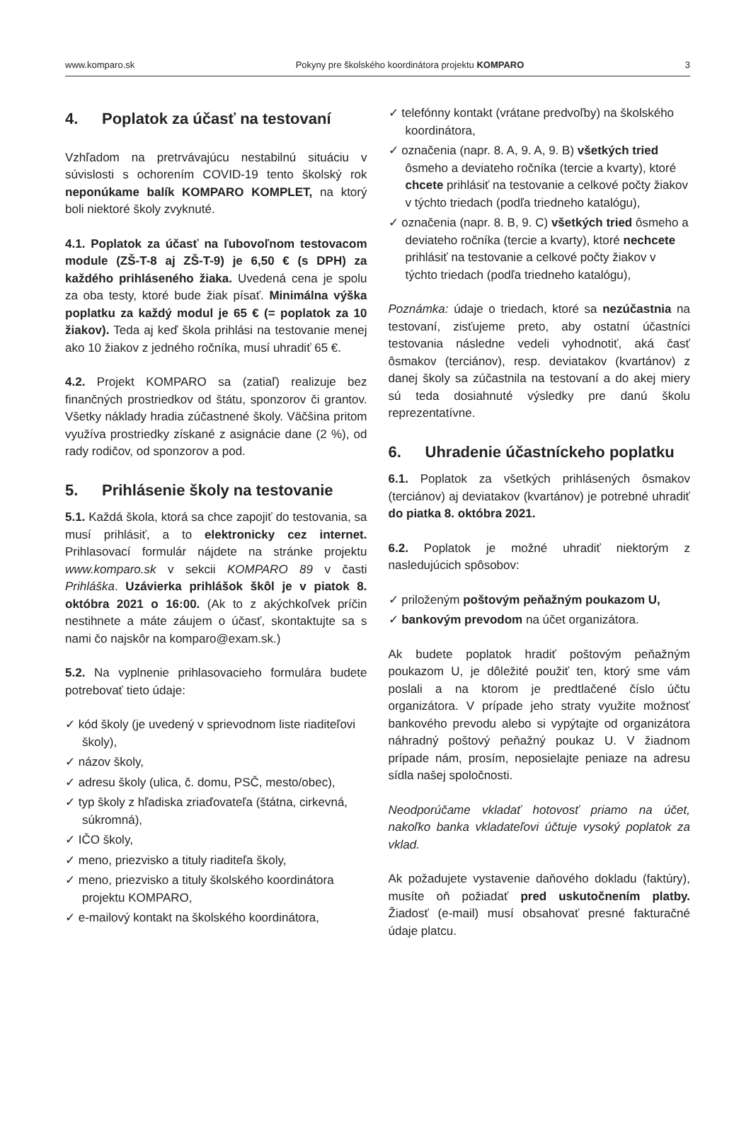www.komparo.sk Pokyny pre školského koordinátora projektu KOMPARO 3
4. Poplatok za účasť na testovaní
Vzhľadom na pretrvávajúcu nestabilnú situáciu v súvislosti s ochorením COVID-19 tento školský rok neponúkame balík KOMPARO KOMPLET, na ktorý boli niektoré školy zvyknuté.
4.1. Poplatok za účasť na ľubovoľnom testovacom module (ZŠ-T-8 aj ZŠ-T-9) je 6,50 € (s DPH) za každého prihláseného žiaka. Uvedená cena je spolu za oba testy, ktoré bude žiak písať. Minimálna výška poplatku za každý modul je 65 € (= poplatok za 10 žiakov). Teda aj keď škola prihlási na testovanie menej ako 10 žiakov z jedného ročníka, musí uhradiť 65 €.
4.2. Projekt KOMPARO sa (zatiaľ) realizuje bez finančných prostriedkov od štátu, sponzorov či grantov. Všetky náklady hradia zúčastnené školy. Väčšina pritom využíva prostriedky získané z asignácie dane (2 %), od rady rodičov, od sponzorov a pod.
5. Prihlásenie školy na testovanie
5.1. Každá škola, ktorá sa chce zapojiť do testovania, sa musí prihlásiť, a to elektronicky cez internet. Prihlasovací formulár nájdete na stránke projektu www.komparo.sk v sekcii KOMPARO 89 v časti Prihláška. Uzávierka prihlášok škôl je v piatok 8. októbra 2021 o 16:00. (Ak to z akýchkoľvek príčin nestihnete a máte záujem o účasť, skontaktujte sa s nami čo najskôr na komparo@exam.sk.)
5.2. Na vyplnenie prihlasovacieho formulára budete potrebovať tieto údaje:
✓ kód školy (je uvedený v sprievodnom liste riaditeľovi školy),
✓ názov školy,
✓ adresu školy (ulica, č. domu, PSČ, mesto/obec),
✓ typ školy z hľadiska zriaďovateľa (štátna, cirkevná, súkromná),
✓ IČO školy,
✓ meno, priezvisko a tituly riaditeľa školy,
✓ meno, priezvisko a tituly školského koordinátora projektu KOMPARO,
✓ e-mailový kontakt na školského koordinátora,
✓ telefónny kontakt (vrátane predvoľby) na školského koordinátora,
✓ označenia (napr. 8. A, 9. A, 9. B) všetkých tried ôsmeho a deviateho ročníka (tercie a kvarty), ktoré chcete prihlásiť na testovanie a celkové počty žiakov v týchto triedach (podľa triedneho katalógu),
✓ označenia (napr. 8. B, 9. C) všetkých tried ôsmeho a deviateho ročníka (tercie a kvarty), ktoré nechcete prihlásiť na testovanie a celkové počty žiakov v týchto triedach (podľa triedneho katalógu),
Poznámka: údaje o triedach, ktoré sa nezúčastnia na testovaní, zisťujeme preto, aby ostatní účastníci testovania následne vedeli vyhodnotiť, aká časť ôsmakov (terciánov), resp. deviatakov (kvartánov) z danej školy sa zúčastnila na testovaní a do akej miery sú teda dosiahnuté výsledky pre danú školu reprezentatívne.
6. Uhradenie účastníckeho poplatku
6.1. Poplatok za všetkých prihlásených ôsmakov (terciánov) aj deviatakov (kvartánov) je potrebné uhradiť do piatka 8. októbra 2021.
6.2. Poplatok je možné uhradiť niektorým z nasledujúcich spôsobov:
✓ priloženým poštovým peňažným poukazom U,
✓ bankovým prevodom na účet organizátora.
Ak budete poplatok hradiť poštovým peňažným poukazom U, je dôležité použiť ten, ktorý sme vám poslali a na ktorom je predtlačené číslo účtu organizátora. V prípade jeho straty využite možnosť bankového prevodu alebo si vypýtajte od organizátora náhradný poštový peňažný poukaz U. V žiadnom prípade nám, prosím, neposielajte peniaze na adresu sídla našej spoločnosti.
Neodporúčame vkladať hotovosť priamo na účet, nakoľko banka vkladateľovi účtuje vysoký poplatok za vklad.
Ak požadujete vystavenie daňového dokladu (faktúry), musíte oň požiadať pred uskutočnením platby. Žiadosť (e-mail) musí obsahovať presné fakturačné údaje platcu.